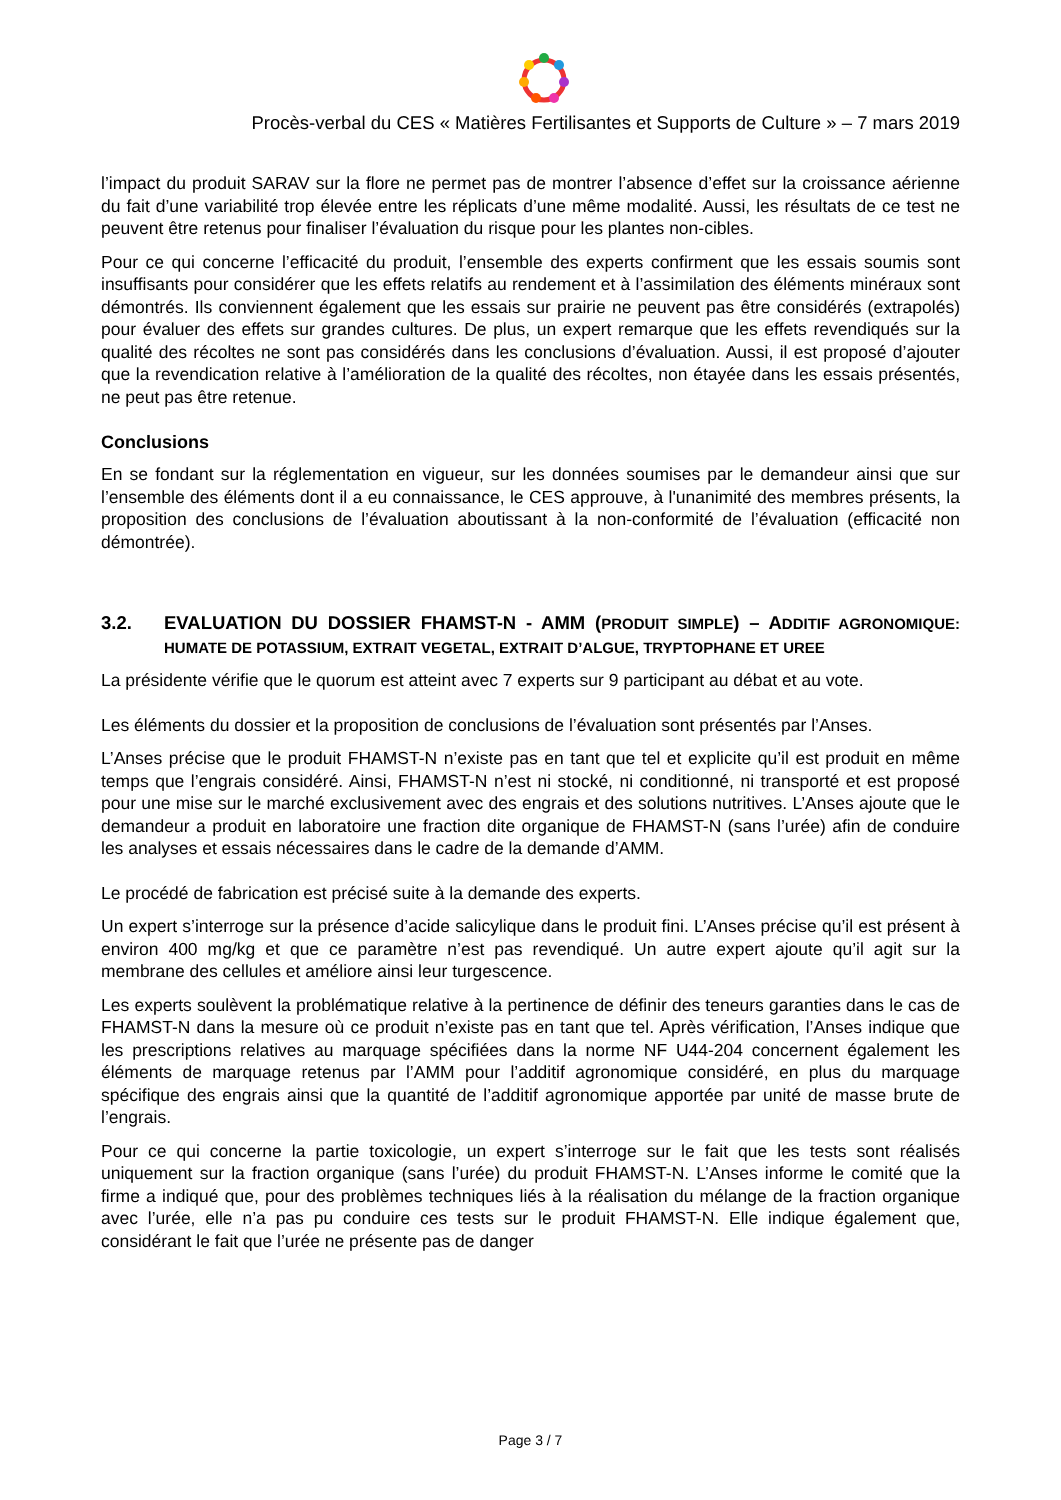Procès-verbal du CES « Matières Fertilisantes et Supports de Culture » – 7 mars 2019
l’impact du produit SARAV sur la flore ne permet pas de montrer l’absence d’effet sur la croissance aérienne du fait d’une variabilité trop élevée entre les réplicats d’une même modalité. Aussi, les résultats de ce test ne peuvent être retenus pour finaliser l’évaluation du risque pour les plantes non-cibles.
Pour ce qui concerne l’efficacité du produit, l’ensemble des experts confirment que les essais soumis sont insuffisants pour considérer que les effets relatifs au rendement et à l’assimilation des éléments minéraux sont démontrés. Ils conviennent également que les essais sur prairie ne peuvent pas être considérés (extrapolés) pour évaluer des effets sur grandes cultures. De plus, un expert remarque que les effets revendiqués sur la qualité des récoltes ne sont pas considérés dans les conclusions d’évaluation. Aussi, il est proposé d’ajouter que la revendication relative à l’amélioration de la qualité des récoltes, non étayée dans les essais présentés, ne peut pas être retenue.
Conclusions
En se fondant sur la réglementation en vigueur, sur les données soumises par le demandeur ainsi que sur l’ensemble des éléments dont il a eu connaissance, le CES approuve, à l'unanimité des membres présents, la proposition des conclusions de l’évaluation aboutissant à la non-conformité de l’évaluation (efficacité non démontrée).
3.2. EVALUATION DU DOSSIER FHAMST-N - AMM (PRODUIT SIMPLE) – ADDITIF AGRONOMIQUE: HUMATE DE POTASSIUM, EXTRAIT VEGETAL, EXTRAIT D’ALGUE, TRYPTOPHANE ET UREE
La présidente vérifie que le quorum est atteint avec 7 experts sur 9 participant au débat et au vote.
Les éléments du dossier et la proposition de conclusions de l’évaluation sont présentés par l’Anses.
L’Anses précise que le produit FHAMST-N n’existe pas en tant que tel et explicite qu’il est produit en même temps que l’engrais considéré. Ainsi, FHAMST-N n’est ni stocké, ni conditionné, ni transporté et est proposé pour une mise sur le marché exclusivement avec des engrais et des solutions nutritives. L’Anses ajoute que le demandeur a produit en laboratoire une fraction dite organique de FHAMST-N (sans l’urée) afin de conduire les analyses et essais nécessaires dans le cadre de la demande d’AMM.
Le procédé de fabrication est précisé suite à la demande des experts.
Un expert s’interroge sur la présence d’acide salicylique dans le produit fini. L’Anses précise qu’il est présent à environ 400 mg/kg et que ce paramètre n’est pas revendiqué. Un autre expert ajoute qu’il agit sur la membrane des cellules et améliore ainsi leur turgescence.
Les experts soulèvent la problématique relative à la pertinence de définir des teneurs garanties dans le cas de FHAMST-N dans la mesure où ce produit n’existe pas en tant que tel. Après vérification, l’Anses indique que les prescriptions relatives au marquage spécifiées dans la norme NF U44-204 concernent également les éléments de marquage retenus par l’AMM pour l’additif agronomique considéré, en plus du marquage spécifique des engrais ainsi que la quantité de l’additif agronomique apportée par unité de masse brute de l’engrais.
Pour ce qui concerne la partie toxicologie, un expert s’interroge sur le fait que les tests sont réalisés uniquement sur la fraction organique (sans l’urée) du produit FHAMST-N. L’Anses informe le comité que la firme a indiqué que, pour des problèmes techniques liés à la réalisation du mélange de la fraction organique avec l’urée, elle n’a pas pu conduire ces tests sur le produit FHAMST-N. Elle indique également que, considérant le fait que l’urée ne présente pas de danger
Page 3 / 7